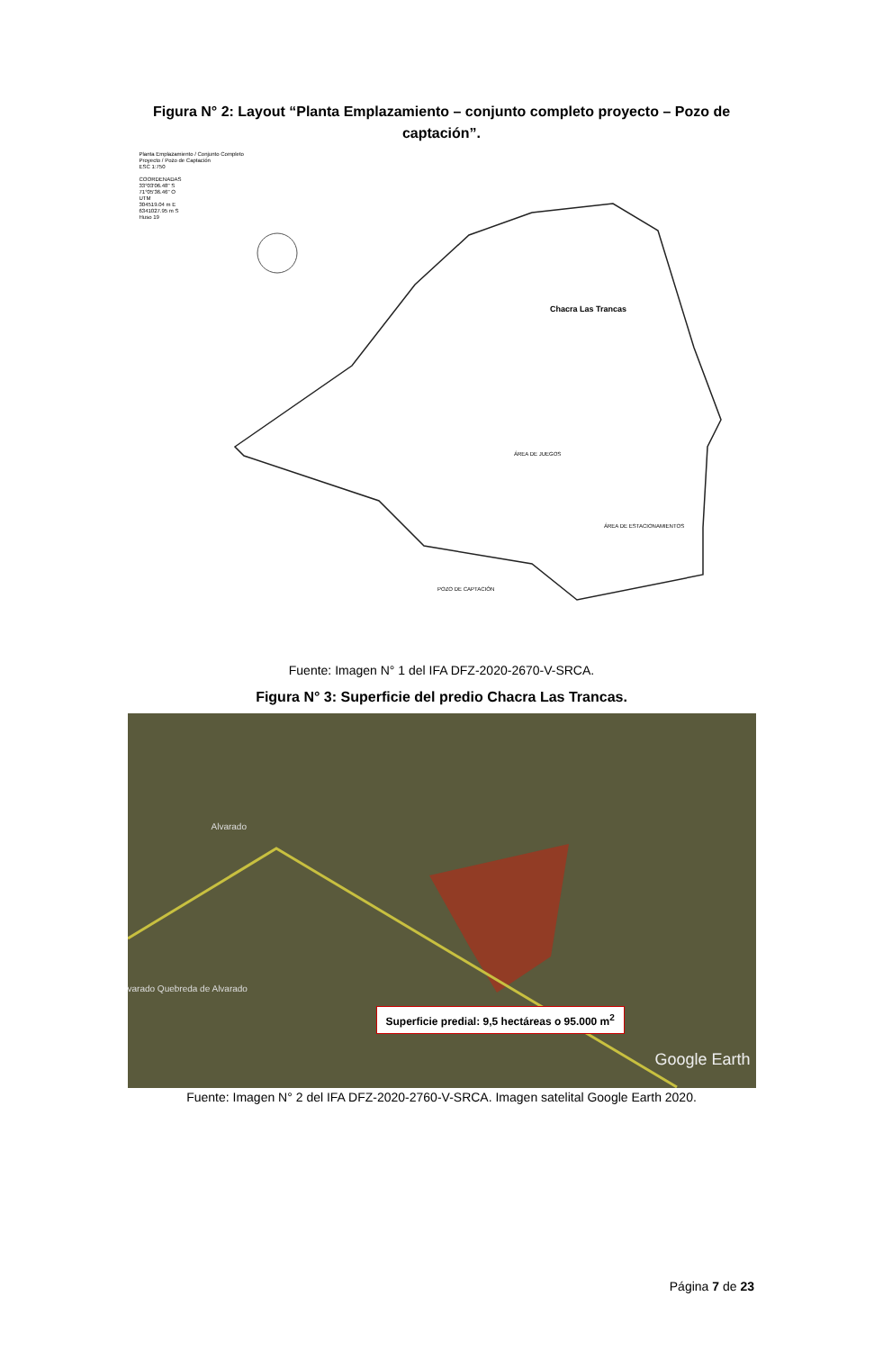Figura N° 2: Layout “Planta Emplazamiento – conjunto completo proyecto – Pozo de captación”.
Planta Emplazamiento / Conjunto Completo Proyecto / Pozo de Captación
ESC 1:750
COORDENADAS
33°03'06.48" S
71°05'36.46" O
UTM
304519.04 m E
6341027.95 m S
Huso 19
Chacra Las Trancas
ÁREA DE JUEGOS
ÁREA DE ESTACIONAMIENTOS
POZO DE CAPTACIÓN
Fuente: Imagen N° 1 del IFA DFZ-2020-2670-V-SRCA.
Figura N° 3: Superficie del predio Chacra Las Trancas.
Alvarado
varado Quebreda de Alvarado
Superficie predial: 9,5 hectáreas o 95.000 m<sup>2</sup>
Google Earth
Fuente: Imagen N° 2 del IFA DFZ-2020-2760-V-SRCA. Imagen satelital Google Earth 2020.
Página 7 de 23